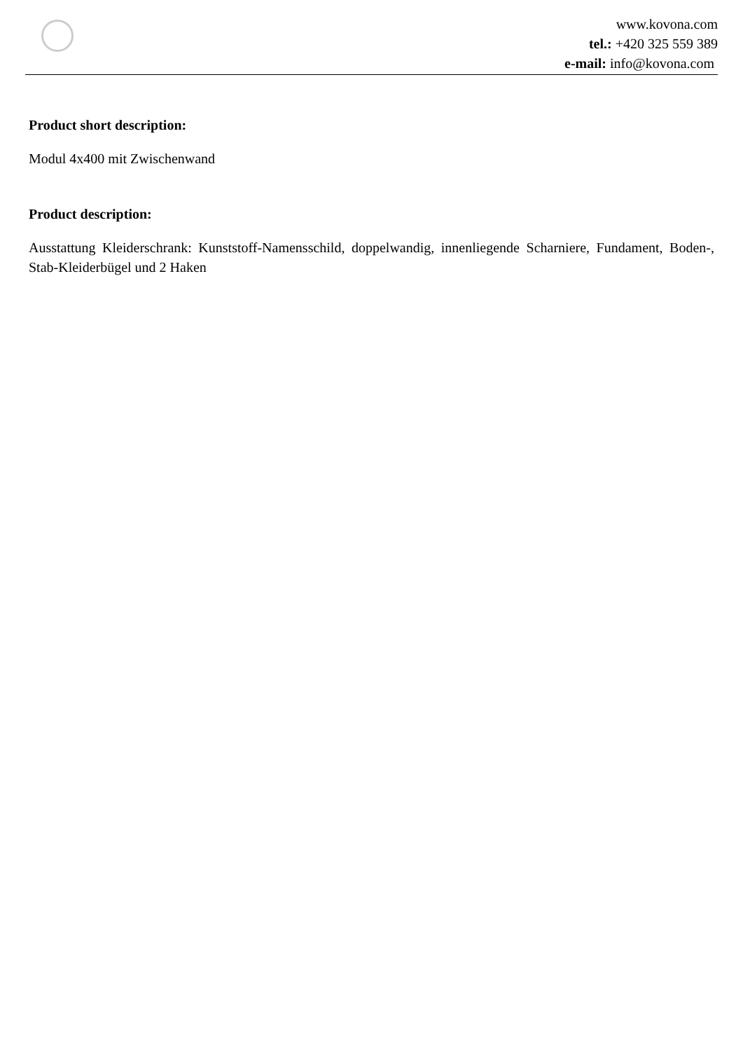www.kovona.com
tel.: +420 325 559 389
e-mail: info@kovona.com
Product short description:
Modul 4x400 mit Zwischenwand
Product description:
Ausstattung Kleiderschrank: Kunststoff-Namensschild, doppelwandig, innenliegende Scharniere, Fundament, Boden-, Stab-Kleiderbügel und 2 Haken